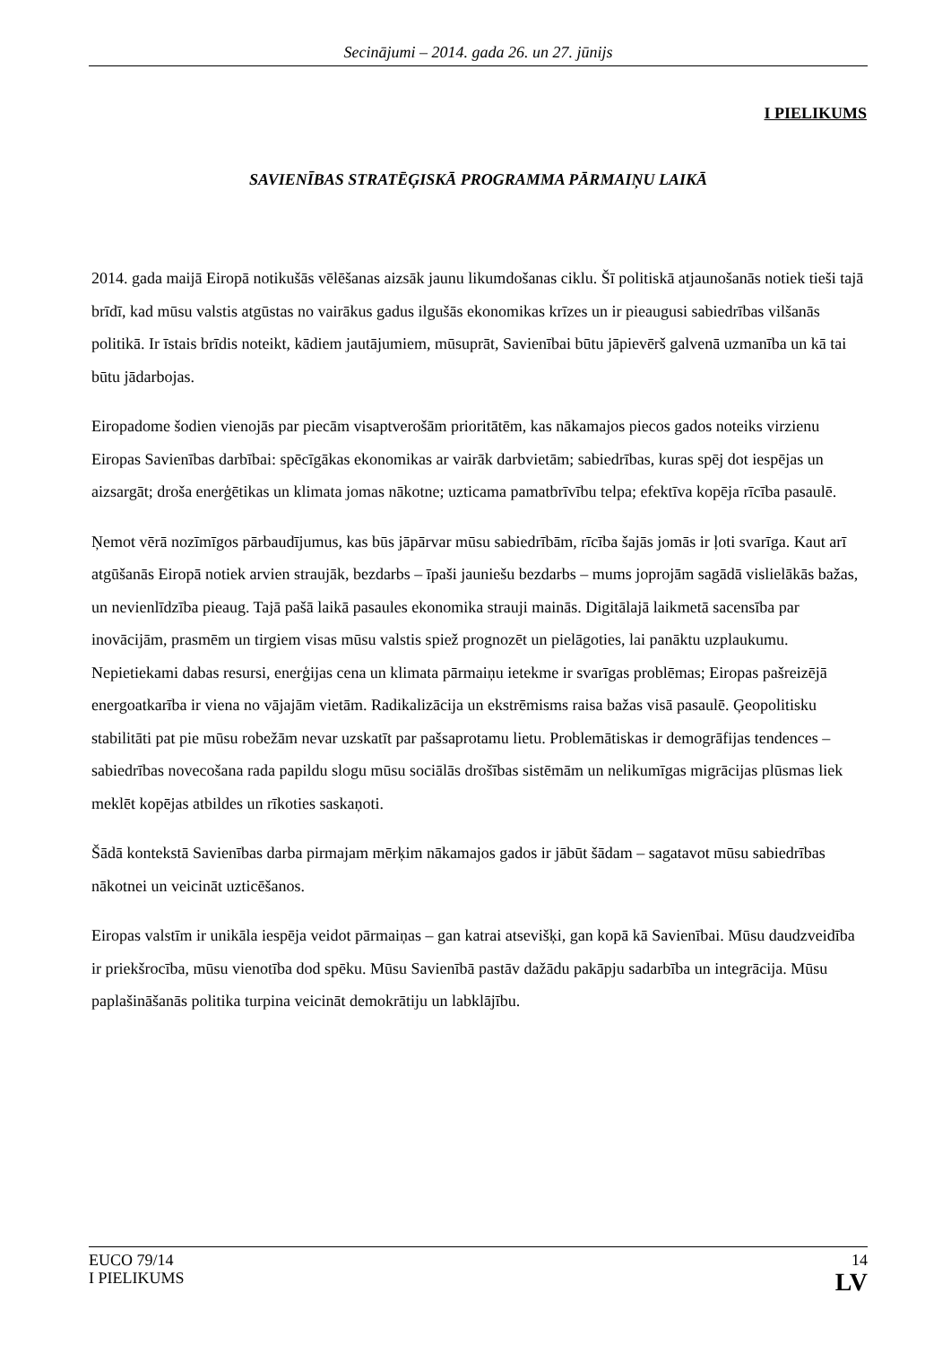Secinājumi – 2014. gada 26. un 27. jūnijs
I PIELIKUMS
SAVIENĪBAS STRATĒĢISKĀ PROGRAMMA PĀRMAIŅU LAIKĀ
2014. gada maijā Eiropā notikušās vēlēšanas aizsāk jaunu likumdošanas ciklu. Šī politiskā atjaunošanās notiek tieši tajā brīdī, kad mūsu valstis atgūstas no vairākus gadus ilgušās ekonomikas krīzes un ir pieaugusi sabiedrības vilšanās politikā. Ir īstais brīdis noteikt, kādiem jautājumiem, mūsuprāt, Savienībai būtu jāpievērš galvenā uzmanība un kā tai būtu jādarbojas.
Eiropadome šodien vienojās par piecām visaptverošām prioritātēm, kas nākamajos piecos gados noteiks virzienu Eiropas Savienības darbībai: spēcīgākas ekonomikas ar vairāk darbvietām; sabiedrības, kuras spēj dot iespējas un aizsargāt; droša enerģētikas un klimata jomas nākotne; uzticama pamatbrīvību telpa; efektīva kopēja rīcība pasaulē.
Ņemot vērā nozīmīgos pārbaudījumus, kas būs jāpārvar mūsu sabiedrībām, rīcība šajās jomās ir ļoti svarīga. Kaut arī atgūšanās Eiropā notiek arvien straujāk, bezdarbs – īpaši jauniešu bezdarbs – mums joprojām sagādā vislielākās bažas, un nevienlīdzība pieaug. Tajā pašā laikā pasaules ekonomika strauji mainās. Digitālajā laikmetā sacensība par inovācijām, prasmēm un tirgiem visas mūsu valstis spiež prognozēt un pielāgoties, lai panāktu uzplaukumu. Nepietiekami dabas resursi, enerģijas cena un klimata pārmaiņu ietekme ir svarīgas problēmas; Eiropas pašreizējā energoatkarība ir viena no vājajām vietām. Radikalizācija un ekstrēmisms raisa bažas visā pasaulē. Ģeopolitisku stabilitāti pat pie mūsu robežām nevar uzskatīt par pašsaprotamu lietu. Problemātiskas ir demogrāfijas tendences – sabiedrības novecošana rada papildu slogu mūsu sociālās drošības sistēmām un nelikumīgas migrācijas plūsmas liek meklēt kopējas atbildes un rīkoties saskaņoti.
Šādā kontekstā Savienības darba pirmajam mērķim nākamajos gados ir jābūt šādam – sagatavot mūsu sabiedrības nākotnei un veicināt uzticēšanos.
Eiropas valstīm ir unikāla iespēja veidot pārmaiņas – gan katrai atsevišķi, gan kopā kā Savienībai. Mūsu daudzveidība ir priekšrocība, mūsu vienotība dod spēku. Mūsu Savienībā pastāv dažādu pakāpju sadarbība un integrācija. Mūsu paplašināšanās politika turpina veicināt demokrātiju un labklājību.
EUCO 79/14
I PIELIKUMS
14
LV